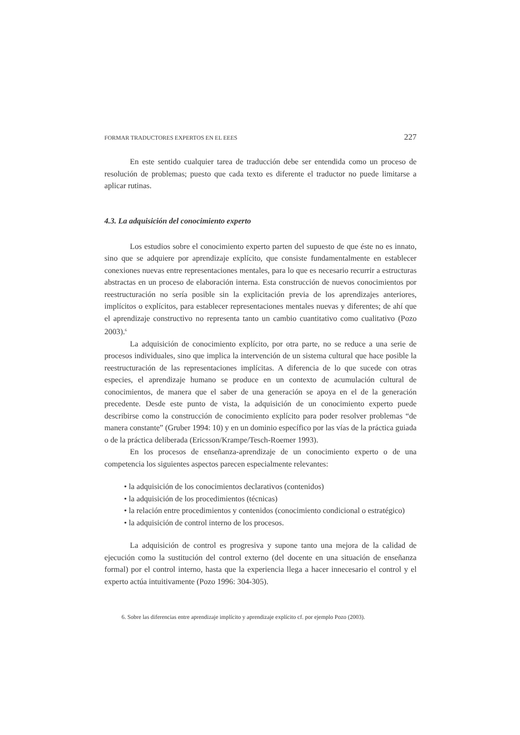FORMAR TRADUCTORES EXPERTOS EN EL EEES 227
En este sentido cualquier tarea de traducción debe ser entendida como un proceso de resolución de problemas; puesto que cada texto es diferente el traductor no puede limitarse a aplicar rutinas.
4.3. La adquisición del conocimiento experto
Los estudios sobre el conocimiento experto parten del supuesto de que éste no es innato, sino que se adquiere por aprendizaje explícito, que consiste fundamentalmente en establecer conexiones nuevas entre representaciones mentales, para lo que es necesario recurrir a estructuras abstractas en un proceso de elaboración interna. Esta construcción de nuevos conocimientos por reestructuración no sería posible sin la explicitación previa de los aprendizajes anteriores, implícitos o explícitos, para establecer representaciones mentales nuevas y diferentes; de ahí que el aprendizaje constructivo no representa tanto un cambio cuantitativo como cualitativo (Pozo 2003).<sup>6</sup>
La adquisición de conocimiento explícito, por otra parte, no se reduce a una serie de procesos individuales, sino que implica la intervención de un sistema cultural que hace posible la reestructuración de las representaciones implícitas. A diferencia de lo que sucede con otras especies, el aprendizaje humano se produce en un contexto de acumulación cultural de conocimientos, de manera que el saber de una generación se apoya en el de la generación precedente. Desde este punto de vista, la adquisición de un conocimiento experto puede describirse como la construcción de conocimiento explícito para poder resolver problemas “de manera constante” (Gruber 1994: 10) y en un dominio específico por las vías de la práctica guiada o de la práctica deliberada (Ericsson/Krampe/Tesch-Roemer 1993).
En los procesos de enseñanza-aprendizaje de un conocimiento experto o de una competencia los siguientes aspectos parecen especialmente relevantes:
• la adquisición de los conocimientos declarativos (contenidos)
• la adquisición de los procedimientos (técnicas)
• la relación entre procedimientos y contenidos (conocimiento condicional o estratégico)
• la adquisición de control interno de los procesos.
La adquisición de control es progresiva y supone tanto una mejora de la calidad de ejecución como la sustitución del control externo (del docente en una situación de enseñanza formal) por el control interno, hasta que la experiencia llega a hacer innecesario el control y el experto actúa intuitivamente (Pozo 1996: 304-305).
6. Sobre las diferencias entre aprendizaje implícito y aprendizaje explícito cf. por ejemplo Pozo (2003).